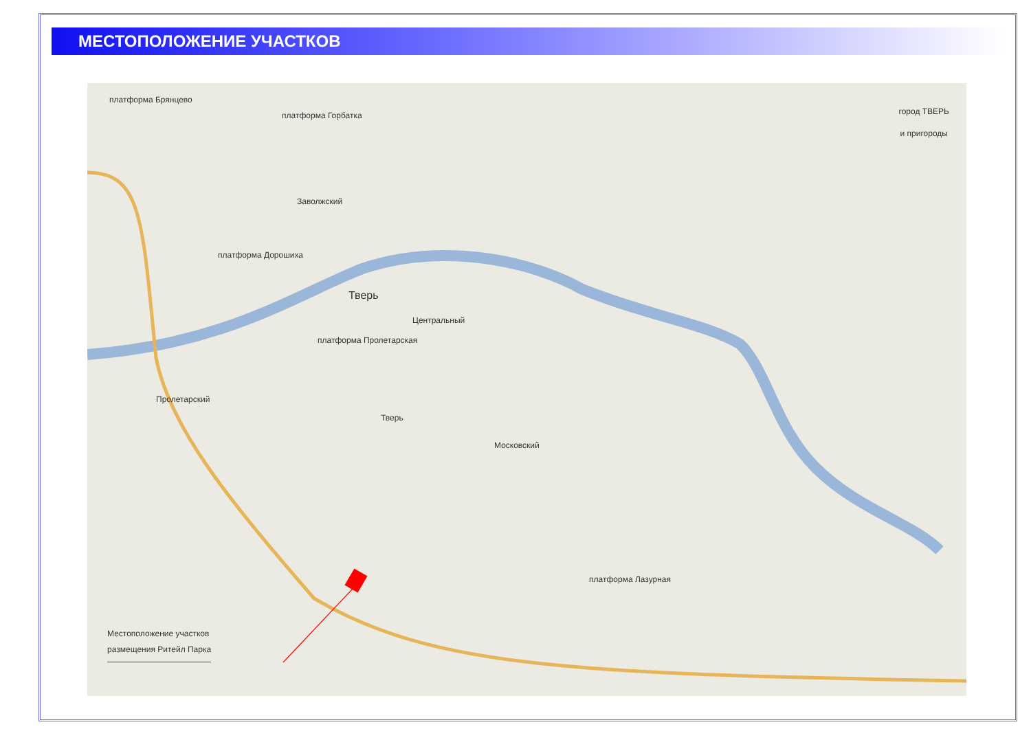МЕСТОПОЛОЖЕНИЕ УЧАСТКОВ
Тверь
Центральный
Заволжский
Пролетарский
Московский
Тверь
платформа Брянцево
платформа Горбатка
платформа Дорошиха
платформа Пролетарская
платформа Лазурная
город ТВЕРЬ
и пригороды
Местоположение участков
размещения Ритейл Парка